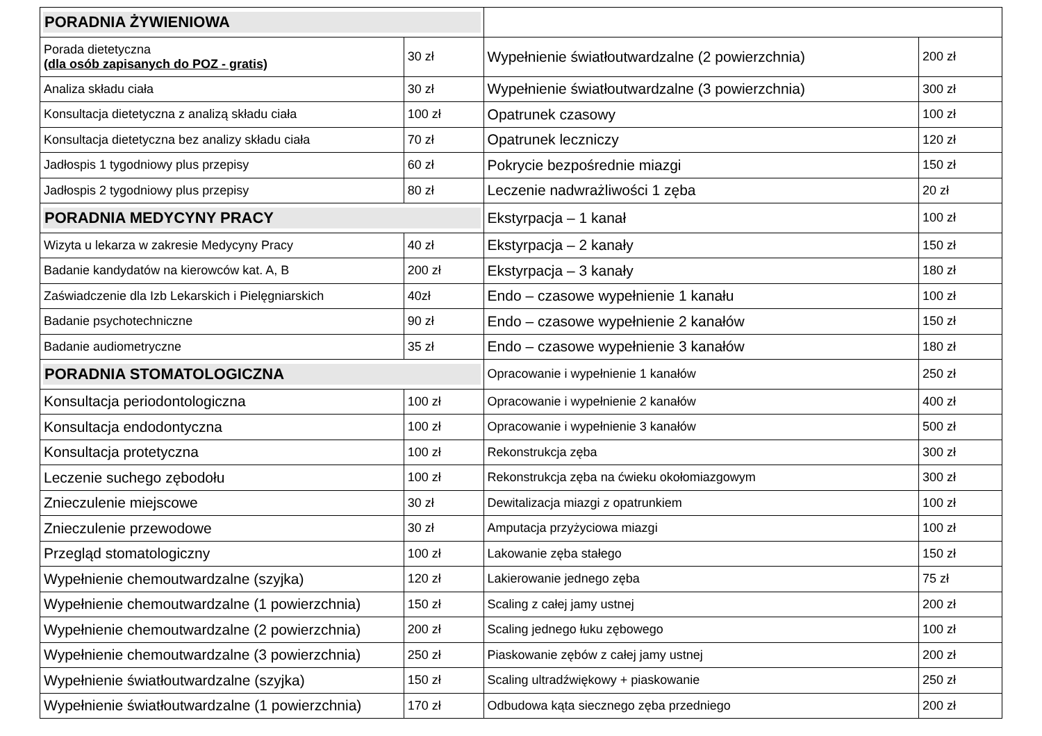| PORADNIA ŻYWIENIOWA | | | |
| Porada dietetyczna (dla osób zapisanych do POZ - gratis) | 30 zł | Wypełnienie światłoutwardzalne (2 powierzchnia) | 200 zł |
| Analiza składu ciała | 30 zł | Wypełnienie światłoutwardzalne (3 powierzchnia) | 300 zł |
| Konsultacja dietetyczna z analizą składu ciała | 100 zł | Opatrunek czasowy | 100 zł |
| Konsultacja dietetyczna bez analizy składu ciała | 70 zł | Opatrunek leczniczy | 120 zł |
| Jadłospis 1 tygodniowy plus przepisy | 60 zł | Pokrycie bezpośrednie miazgi | 150 zł |
| Jadłospis 2 tygodniowy plus przepisy | 80 zł | Leczenie nadwrażliwości 1 zęba | 20 zł |
| PORADNIA MEDYCYNY PRACY | | Ekstyrpacja – 1 kanał | 100 zł |
| Wizyta u lekarza w zakresie Medycyny Pracy | 40 zł | Ekstyrpacja – 2 kanały | 150 zł |
| Badanie kandydatów na kierowców kat. A, B | 200 zł | Ekstyrpacja – 3 kanały | 180 zł |
| Zaświadczenie dla Izb Lekarskich i Pielęgniarskich | 40zł | Endo – czasowe wypełnienie 1 kanału | 100 zł |
| Badanie psychotechniczne | 90 zł | Endo – czasowe wypełnienie 2 kanałów | 150 zł |
| Badanie audiometryczne | 35 zł | Endo – czasowe wypełnienie 3 kanałów | 180 zł |
| PORADNIA STOMATOLOGICZNA | | Opracowanie i wypełnienie 1 kanałów | 250 zł |
| Konsultacja periodontologiczna | 100 zł | Opracowanie i wypełnienie 2 kanałów | 400 zł |
| Konsultacja endodontyczna | 100 zł | Opracowanie i wypełnienie 3 kanałów | 500 zł |
| Konsultacja protetyczna | 100 zł | Rekonstrukcja zęba | 300 zł |
| Leczenie suchego zębodołu | 100 zł | Rekonstrukcja zęba na ćwieku okołomiazgowym | 300 zł |
| Znieczulenie miejscowe | 30 zł | Dewitalizacja miazgi z opatrunkiem | 100 zł |
| Znieczulenie przewodowe | 30 zł | Amputacja przyżyciowa miazgi | 100 zł |
| Przegląd stomatologiczny | 100 zł | Lakowanie zęba stałego | 150 zł |
| Wypełnienie chemoutwardzalne (szyjka) | 120 zł | Lakierowanie jednego zęba | 75 zł |
| Wypełnienie chemoutwardzalne (1 powierzchnia) | 150 zł | Scaling z całej jamy ustnej | 200 zł |
| Wypełnienie chemoutwardzalne (2 powierzchnia) | 200 zł | Scaling jednego łuku zębowego | 100 zł |
| Wypełnienie chemoutwardzalne (3 powierzchnia) | 250 zł | Piaskowanie zębów z całej jamy ustnej | 200 zł |
| Wypełnienie światłoutwardzalne (szyjka) | 150 zł | Scaling ultradźwiękowy + piaskowanie | 250 zł |
| Wypełnienie światłoutwardzalne (1 powierzchnia) | 170 zł | Odbudowa kąta siecznego zęba przedniego | 200 zł |